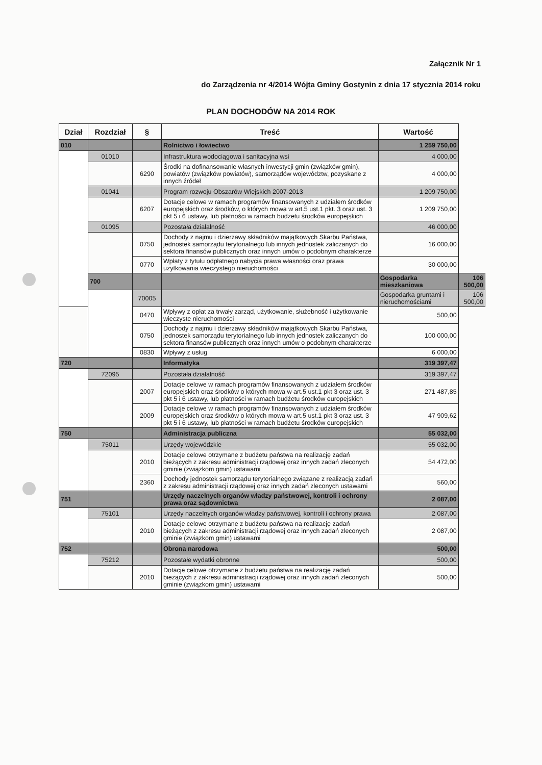Załącznik Nr 1
do Zarządzenia nr 4/2014 Wójta Gminy Gostynin z dnia 17 stycznia 2014 roku
PLAN DOCHODÓW NA 2014 ROK
| Dział | Rozdział | § | Treść | Wartość | |
| --- | --- | --- | --- | --- | --- |
| 010 | | | Rolnictwo i łowiectwo | 1 259 750,00 | |
| | 01010 | | Infrastruktura wodociągowa i sanitacyjna wsi | 4 000,00 | |
| | | 6290 | Środki na dofinansowanie własnych inwestycji gmin (związków gmin), powiatów (związków powiatów), samorządów województw, pozyskane z innych źródeł | 4 000,00 | |
| | 01041 | | Program rozwoju Obszarów Wiejskich 2007-2013 | 1 209 750,00 | |
| | | 6207 | Dotacje celowe w ramach programów finansowanych z udziałem środków europejskich oraz środków, o których mowa w art.5 ust.1 pkt. 3 oraz ust. 3 pkt 5 i 6 ustawy, lub płatności w ramach budżetu środków europejskich | 1 209 750,00 | |
| | 01095 | | Pozostała działalność | 46 000,00 | |
| | | 0750 | Dochody z najmu i dzierżawy składników majątkowych Skarbu Państwa, jednostek samorządu terytorialnego lub innych jednostek zaliczanych do sektora finansów publicznych oraz innych umów o podobnym charakterze | 16 000,00 | |
| | | 0770 | Wpłaty z tytułu odpłatnego nabycia prawa własności oraz prawa użytkowania wieczystego nieruchomości | 30 000,00 | |
| | 700 | | | Gospodarka mieszkaniowa | 106 500,00 |
| | | 70005 | | Gospodarka gruntami i nieruchomościami | 106 500,00 |
| | | 0470 | Wpływy z opłat za trwały zarząd, użytkowanie, służebność i użytkowanie wieczyste nieruchomości | 500,00 | |
| | | 0750 | Dochody z najmu i dzierżawy składników majątkowych Skarbu Państwa, jednostek samorządu terytorialnego lub innych jednostek zaliczanych do sektora finansów publicznych oraz innych umów o podobnym charakterze | 100 000,00 | |
| | | 0830 | Wpływy z usług | 6 000,00 | |
| 720 | | | Informatyka | 319 397,47 | |
| | 72095 | | Pozostała działalność | 319 397,47 | |
| | | 2007 | Dotacje celowe w ramach programów finansowanych z udziałem środków europejskich oraz środków o których mowa w art.5 ust.1 pkt 3 oraz ust. 3 pkt 5 i 6 ustawy, lub płatności w ramach budżetu środków europejskich | 271 487,85 | |
| | | 2009 | Dotacje celowe w ramach programów finansowanych z udziałem środków europejskich oraz środków o których mowa w art.5 ust.1 pkt 3 oraz ust. 3 pkt 5 i 6 ustawy, lub płatności w ramach budżetu środków europejskich | 47 909,62 | |
| 750 | | | Administracja publiczna | 55 032,00 | |
| | 75011 | | Urzędy wojewódzkie | 55 032,00 | |
| | | 2010 | Dotacje celowe otrzymane z budżetu państwa na realizację zadań bieżących z zakresu administracji rządowej oraz innych zadań zleconych gminie (związkom gmin) ustawami | 54 472,00 | |
| | | 2360 | Dochody jednostek samorządu terytorialnego związane z realizacją zadań z zakresu administracji rządowej oraz innych zadań zleconych ustawami | 560,00 | |
| 751 | | | Urzędy naczelnych organów władzy państwowej, kontroli i ochrony prawa oraz sądownictwa | 2 087,00 | |
| | 75101 | | Urzędy naczelnych organów władzy państwowej, kontroli i ochrony prawa | 2 087,00 | |
| | | 2010 | Dotacje celowe otrzymane z budżetu państwa na realizację zadań bieżących z zakresu administracji rządowej oraz innych zadań zleconych gminie (związkom gmin) ustawami | 2 087,00 | |
| 752 | | | Obrona narodowa | 500,00 | |
| | 75212 | | Pozostałe wydatki obronne | 500,00 | |
| | | 2010 | Dotacje celowe otrzymane z budżetu państwa na realizację zadań bieżących z zakresu administracji rządowej oraz innych zadań zleconych gminie (związkom gmin) ustawami | 500,00 | |